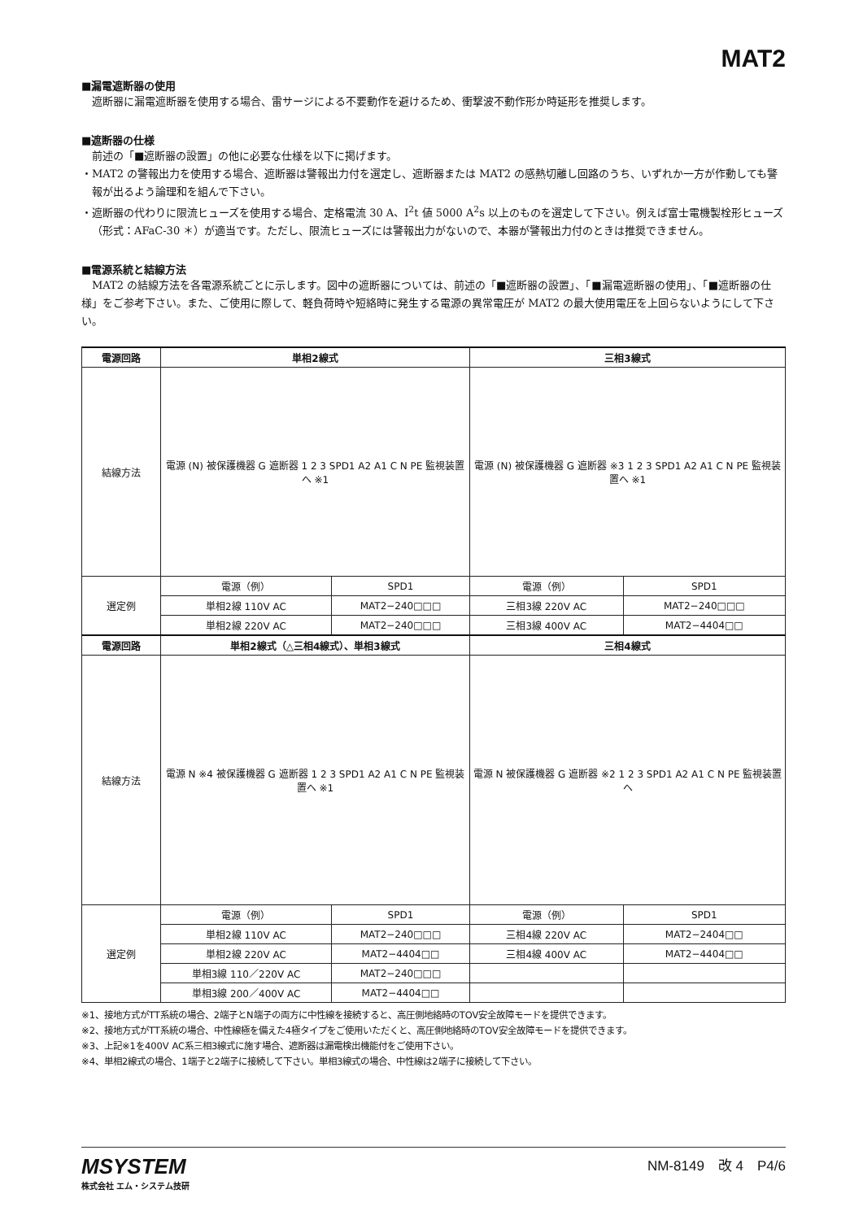MAT2
■漏電遮断器の使用
遮断器に漏電遮断器を使用する場合、雷サージによる不要動作を避けるため、衝撃波不動作形か時延形を推奨します。
■遮断器の仕様
前述の「■遮断器の設置」の他に必要な仕様を以下に掲げます。
・MAT2 の警報出力を使用する場合、遮断器は警報出力付を選定し、遮断器または MAT2 の感熱切離し回路のうち、いずれか一方が作動しても警報が出るよう論理和を組んで下さい。
・遮断器の代わりに限流ヒューズを使用する場合、定格電流 30 A、I<sup>2</sup>t 値 5000 A<sup>2</sup>s 以上のものを選定して下さい。例えば富士電機製栓形ヒューズ（形式：AFaC-30 ＊）が適当です。ただし、限流ヒューズには警報出力がないので、本器が警報出力付のときは推奨できません。
■電源系統と結線方法
MAT2 の結線方法を各電源系統ごとに示します。図中の遮断器については、前述の「■遮断器の設置」、「■漏電遮断器の使用」、「■遮断器の仕様」をご参考下さい。また、ご使用に際して、軽負荷時や短絡時に発生する電源の異常電圧が MAT2 の最大使用電圧を上回らないようにして下さい。
| 電源回路 | 単相2線式 | | 三相3線式 | |
| --- | --- | --- | --- | --- |
| 結線方法 | 電源 (N) 被保護機器 G 遮断器 1 2 3 SPD1 A2 A1 C N PE 監視装置へ ※1 | | 電源 (N) 被保護機器 G 遮断器 ※3 1 2 3 SPD1 A2 A1 C N PE 監視装置へ ※1 | |
| 選定例 | 電源（例） | SPD1 | 電源（例） | SPD1 |
| | 単相2線 110V AC | MAT2−240□□□ | 三相3線 220V AC | MAT2−240□□□ |
| | 単相2線 220V AC | MAT2−240□□□ | 三相3線 400V AC | MAT2−4404□□ |
| 電源回路 | 単相2線式（△三相4線式）、単相3線式 | | 三相4線式 | |
| 結線方法 | 電源 N ※4 被保護機器 G 遮断器 1 2 3 SPD1 A2 A1 C N PE 監視装置へ ※1 | | 電源 N 被保護機器 G 遮断器 ※2 1 2 3 SPD1 A2 A1 C N PE 監視装置へ | |
| 選定例 | 電源（例） | SPD1 | 電源（例） | SPD1 |
| | 単相2線 110V AC | MAT2−240□□□ | 三相4線 220V AC | MAT2−2404□□ |
| | 単相2線 220V AC | MAT2−4404□□ | 三相4線 400V AC | MAT2−4404□□ |
| | 単相3線 110／220V AC | MAT2−240□□□ | | |
| | 単相3線 200／400V AC | MAT2−4404□□ | | |
※1、接地方式がTT系統の場合、2端子とN端子の両方に中性線を接続すると、高圧側地絡時のTOV安全故障モードを提供できます。
※2、接地方式がTT系統の場合、中性線極を備えた4極タイプをご使用いただくと、高圧側地絡時のTOV安全故障モードを提供できます。
※3、上記※1を400V AC系三相3線式に施す場合、遮断器は漏電検出機能付をご使用下さい。
※4、単相2線式の場合、1端子と2端子に接続して下さい。単相3線式の場合、中性線は2端子に接続して下さい。
MSYSTEM
株式会社 エム・システム技研
NM-8149　改 4　P4/6